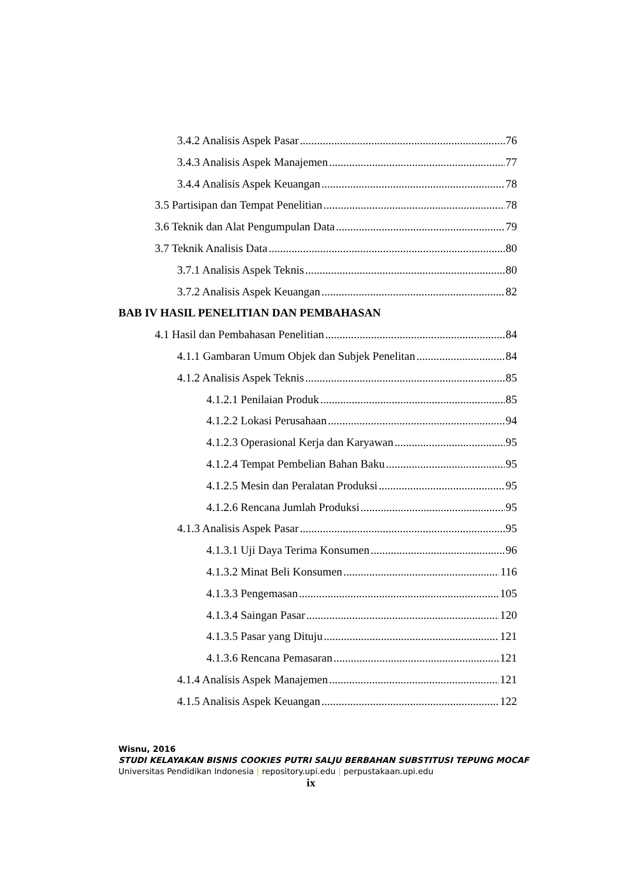3.4.2 Analisis Aspek Pasar 76
3.4.3 Analisis Aspek Manajemen 77
3.4.4 Analisis Aspek Keuangan 78
3.5 Partisipan dan Tempat Penelitian 78
3.6 Teknik dan Alat Pengumpulan Data 79
3.7 Teknik Analisis Data 80
3.7.1 Analisis Aspek Teknis 80
3.7.2 Analisis Aspek Keuangan 82
BAB IV HASIL PENELITIAN DAN PEMBAHASAN
4.1 Hasil dan Pembahasan Penelitian 84
4.1.1 Gambaran Umum Objek dan Subjek Penelitan 84
4.1.2 Analisis Aspek Teknis 85
4.1.2.1 Penilaian Produk 85
4.1.2.2 Lokasi Perusahaan 94
4.1.2.3 Operasional Kerja dan Karyawan 95
4.1.2.4 Tempat Pembelian Bahan Baku 95
4.1.2.5 Mesin dan Peralatan Produksi 95
4.1.2.6 Rencana Jumlah Produksi 95
4.1.3 Analisis Aspek Pasar 95
4.1.3.1 Uji Daya Terima Konsumen 96
4.1.3.2 Minat Beli Konsumen 116
4.1.3.3 Pengemasan 105
4.1.3.4 Saingan Pasar 120
4.1.3.5 Pasar yang Dituju 121
4.1.3.6 Rencana Pemasaran 121
4.1.4 Analisis Aspek Manajemen 121
4.1.5 Analisis Aspek Keuangan 122
Wisnu, 2016
STUDI KELAYAKAN BISNIS COOKIES PUTRI SALJU BERBAHAN SUBSTITUSI TEPUNG MOCAF
Universitas Pendidikan Indonesia | repository.upi.edu | perpustakaan.upi.edu
ix